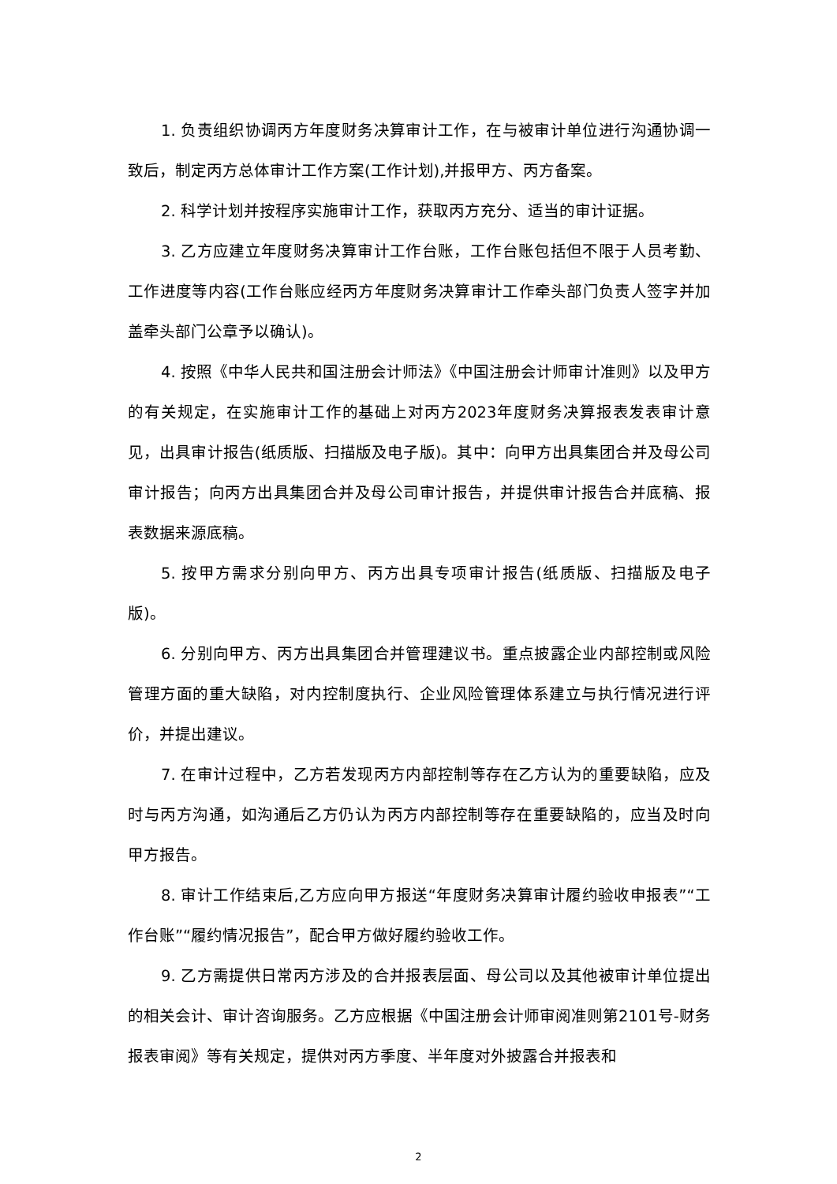1. 负责组织协调丙方年度财务决算审计工作，在与被审计单位进行沟通协调一致后，制定丙方总体审计工作方案(工作计划),并报甲方、丙方备案。
2. 科学计划并按程序实施审计工作，获取丙方充分、适当的审计证据。
3. 乙方应建立年度财务决算审计工作台账，工作台账包括但不限于人员考勤、工作进度等内容(工作台账应经丙方年度财务决算审计工作牵头部门负责人签字并加盖牵头部门公章予以确认)。
4. 按照《中华人民共和国注册会计师法》《中国注册会计师审计准则》以及甲方的有关规定，在实施审计工作的基础上对丙方2023年度财务决算报表发表审计意见，出具审计报告(纸质版、扫描版及电子版)。其中：向甲方出具集团合并及母公司审计报告；向丙方出具集团合并及母公司审计报告，并提供审计报告合并底稿、报表数据来源底稿。
5. 按甲方需求分别向甲方、丙方出具专项审计报告(纸质版、扫描版及电子版)。
6. 分别向甲方、丙方出具集团合并管理建议书。重点披露企业内部控制或风险管理方面的重大缺陷，对内控制度执行、企业风险管理体系建立与执行情况进行评价，并提出建议。
7. 在审计过程中，乙方若发现丙方内部控制等存在乙方认为的重要缺陷，应及时与丙方沟通，如沟通后乙方仍认为丙方内部控制等存在重要缺陷的，应当及时向甲方报告。
8. 审计工作结束后,乙方应向甲方报送“年度财务决算审计履约验收申报表”“工作台账”“履约情况报告”，配合甲方做好履约验收工作。
9. 乙方需提供日常丙方涉及的合并报表层面、母公司以及其他被审计单位提出的相关会计、审计咨询服务。乙方应根据《中国注册会计师审阅准则第2101号-财务报表审阅》等有关规定，提供对丙方季度、半年度对外披露合并报表和
2